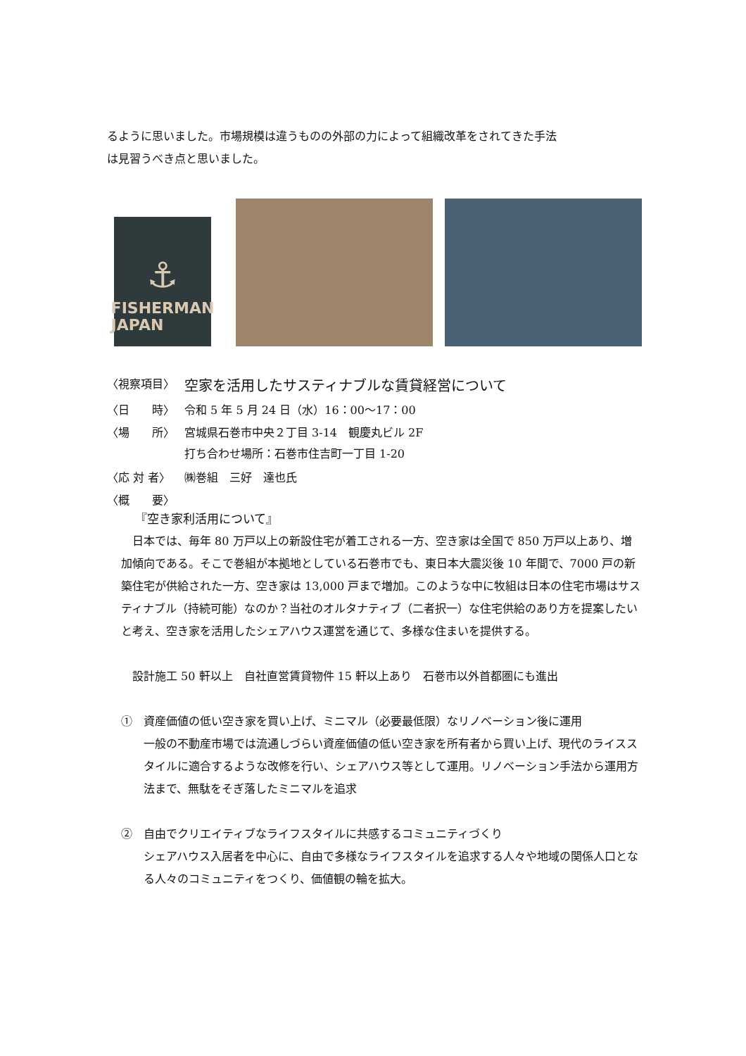るように思いました。市場規模は違うものの外部の力によって組織改革をされてきた手法
は見習うべき点と思いました。
⚓
FISHERMAN
JAPAN
〈視察項目〉 空家を活用したサスティナブルな賃貸経営について
〈日　　時〉 令和 5 年 5 月 24 日（水）16：00～17：00
〈場　　所〉 宮城県石巻市中央２丁目 3-14　観慶丸ビル 2F
打ち合わせ場所：石巻市住吉町一丁目 1-20
〈応 対 者〉 ㈱巻組　三好　達也氏
〈概　　要〉
『空き家利活用について』
　日本では、毎年 80 万戸以上の新設住宅が着工される一方、空き家は全国で 850 万戸以上あり、増加傾向である。そこで巻組が本拠地としている石巻市でも、東日本大震災後 10 年間で、7000 戸の新築住宅が供給された一方、空き家は 13,000 戸まで増加。このような中に牧組は日本の住宅市場はサスティナブル（持続可能）なのか？当社のオルタナティブ（二者択一）な住宅供給のあり方を提案したいと考え、空き家を活用したシェアハウス運営を通じて、多様な住まいを提供する。
　設計施工 50 軒以上　自社直営賃貸物件 15 軒以上あり　石巻市以外首都圏にも進出
①　資産価値の低い空き家を買い上げ、ミニマル（必要最低限）なリノベーション後に運用
一般の不動産市場では流通しづらい資産価値の低い空き家を所有者から買い上げ、現代のライススタイルに適合するような改修を行い、シェアハウス等として運用。リノベーション手法から運用方法まで、無駄をそぎ落したミニマルを追求
②　自由でクリエイティブなライフスタイルに共感するコミュニティづくり
シェアハウス入居者を中心に、自由で多様なライフスタイルを追求する人々や地域の関係人口となる人々のコミュニティをつくり、価値観の輪を拡大。